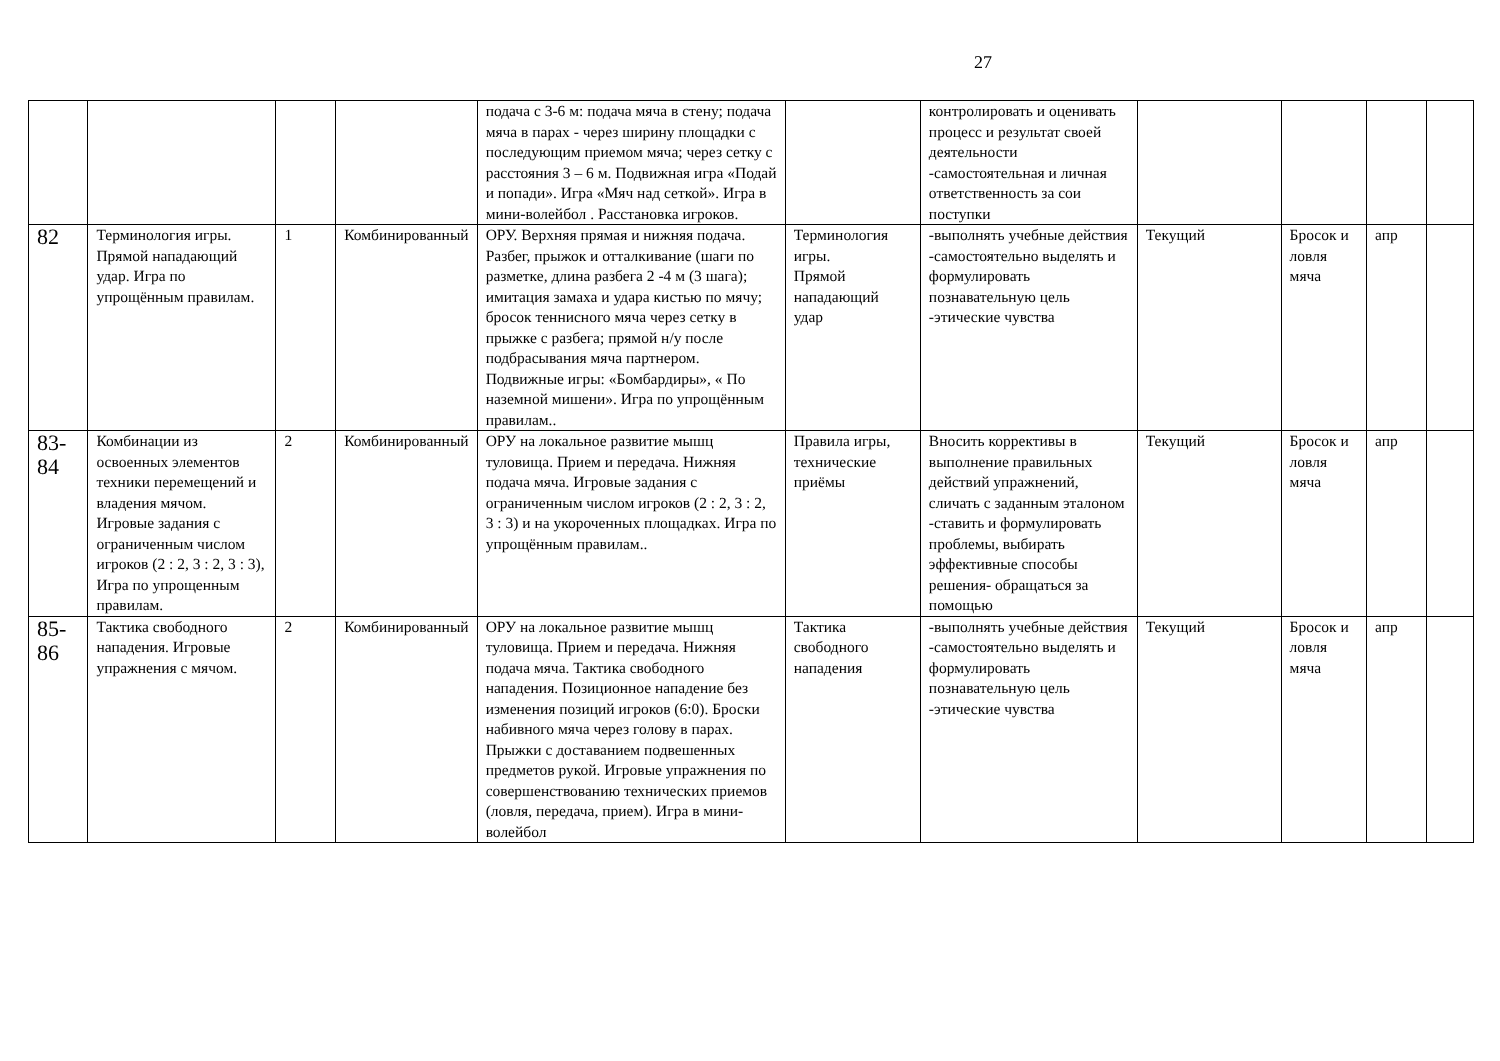27
| | | | | подача с 3-6 м: подача мяча в стену; подача мяча в парах - через ширину площадки с последующим приемом мяча; через сетку с расстояния 3 – 6 м. Подвижная игра «Подай и попади». Игра «Мяч над сеткой». Игра в мини-волейбол . Расстановка игроков. | | контролировать и оценивать процесс и результат своей деятельности -самостоятельная и личная ответственность за сои поступки | | | | |
| 82 | Терминология игры. Прямой нападающий удар. Игра по упрощённым правилам. | 1 | Комбинированный | ОРУ. Верхняя прямая и нижняя подача. Разбег, прыжок и отталкивание (шаги по разметке, длина разбега 2 -4 м (3 шага); имитация замаха и удара кистью по мячу; бросок теннисного мяча через сетку в прыжке с разбега; прямой н/у после подбрасывания мяча партнером. Подвижные игры: «Бомбардиры», « По наземной мишени». Игра по упрощённым правилам.. | Терминология игры. Прямой нападающий удар | -выполнять учебные действия -самостоятельно выделять и формулировать познавательную цель -этические чувства | Текущий | Бросок и ловля мяча | апр | |
| 83-84 | Комбинации из освоенных элементов техники перемещений и владения мячом. Игровые задания с ограниченным числом игроков (2 : 2, 3 : 2, 3 : 3), Игра по упрощенным правилам. | 2 | Комбинированный | ОРУ на локальное развитие мышц туловища. Прием и передача. Нижняя подача мяча. Игровые задания с ограниченным числом игроков (2 : 2, 3 : 2, 3 : 3) и на укороченных площадках. Игра по упрощённым правилам.. | Правила игры, технические приёмы | Вносить коррективы в выполнение правильных действий упражнений, сличать с заданным эталоном -ставить и формулировать проблемы, выбирать эффективные способы решения- обращаться за помощью | Текущий | Бросок и ловля мяча | апр | |
| 85-86 | Тактика свободного нападения. Игровые упражнения с мячом. | 2 | Комбинированный | ОРУ на локальное развитие мышц туловища. Прием и передача. Нижняя подача мяча. Тактика свободного нападения. Позиционное нападение без изменения позиций игроков (6:0). Броски набивного мяча через голову в парах. Прыжки с доставанием подвешенных предметов рукой. Игровые упражнения по совершенствованию технических приемов (ловля, передача, прием). Игра в мини-волейбол | Тактика свободного нападения | -выполнять учебные действия -самостоятельно выделять и формулировать познавательную цель -этические чувства | Текущий | Бросок и ловля мяча | апр | |